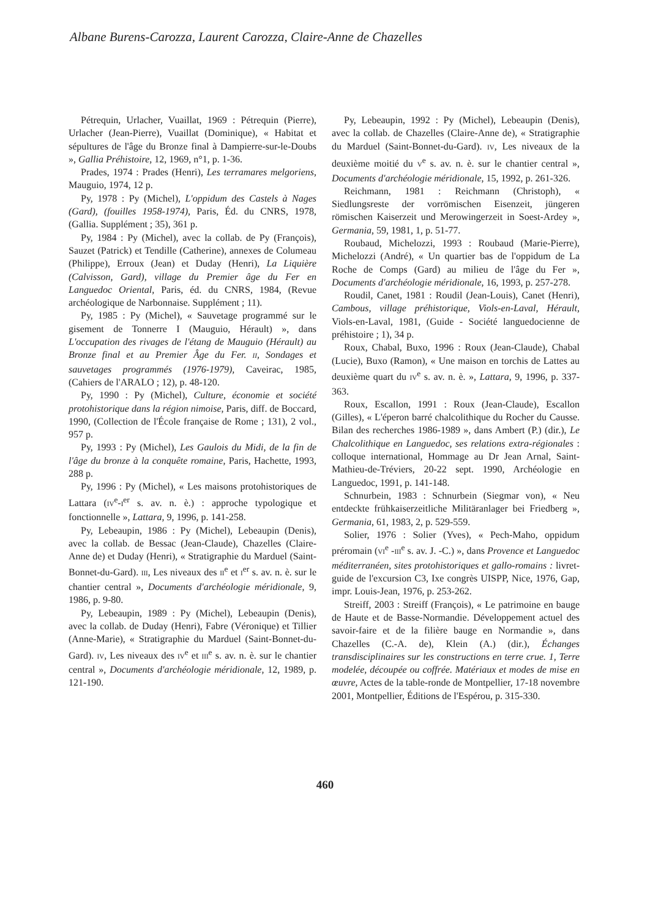Albane Burens-Carozza, Laurent Carozza, Claire-Anne de Chazelles
Pétrequin, Urlacher, Vuaillat, 1969 : Pétrequin (Pierre), Urlacher (Jean-Pierre), Vuaillat (Dominique), « Habitat et sépultures de l'âge du Bronze final à Dampierre-sur-le-Doubs », Gallia Préhistoire, 12, 1969, n°1, p. 1-36.
Prades, 1974 : Prades (Henri), Les terramares melgoriens, Mauguio, 1974, 12 p.
Py, 1978 : Py (Michel), L'oppidum des Castels à Nages (Gard), (fouilles 1958-1974), Paris, Éd. du CNRS, 1978, (Gallia. Supplément ; 35), 361 p.
Py, 1984 : Py (Michel), avec la collab. de Py (François), Sauzet (Patrick) et Tendille (Catherine), annexes de Columeau (Philippe), Erroux (Jean) et Duday (Henri), La Liquière (Calvisson, Gard), village du Premier âge du Fer en Languedoc Oriental, Paris, éd. du CNRS, 1984, (Revue archéologique de Narbonnaise. Supplément ; 11).
Py, 1985 : Py (Michel), « Sauvetage programmé sur le gisement de Tonnerre I (Mauguio, Hérault) », dans L'occupation des rivages de l'étang de Mauguio (Hérault) au Bronze final et au Premier Âge du Fer. II, Sondages et sauvetages programmés (1976-1979), Caveirac, 1985, (Cahiers de l'ARALO ; 12), p. 48-120.
Py, 1990 : Py (Michel), Culture, économie et société protohistorique dans la région nimoise, Paris, diff. de Boccard, 1990, (Collection de l'École française de Rome ; 131), 2 vol., 957 p.
Py, 1993 : Py (Michel), Les Gaulois du Midi, de la fin de l'âge du bronze à la conquête romaine, Paris, Hachette, 1993, 288 p.
Py, 1996 : Py (Michel), « Les maisons protohistoriques de Lattara (IV<sup>e</sup>-I<sup>er</sup> s. av. n. è.) : approche typologique et fonctionnelle », Lattara, 9, 1996, p. 141-258.
Py, Lebeaupin, 1986 : Py (Michel), Lebeaupin (Denis), avec la collab. de Bessac (Jean-Claude), Chazelles (Claire-Anne de) et Duday (Henri), « Stratigraphie du Marduel (Saint-Bonnet-du-Gard). III, Les niveaux des II<sup>e</sup> et I<sup>er</sup> s. av. n. è. sur le chantier central », Documents d'archéologie méridionale, 9, 1986, p. 9-80.
Py, Lebeaupin, 1989 : Py (Michel), Lebeaupin (Denis), avec la collab. de Duday (Henri), Fabre (Véronique) et Tillier (Anne-Marie), « Stratigraphie du Marduel (Saint-Bonnet-du-Gard). IV, Les niveaux des IV<sup>e</sup> et III<sup>e</sup> s. av. n. è. sur le chantier central », Documents d'archéologie méridionale, 12, 1989, p. 121-190.
Py, Lebeaupin, 1992 : Py (Michel), Lebeaupin (Denis), avec la collab. de Chazelles (Claire-Anne de), « Stratigraphie du Marduel (Saint-Bonnet-du-Gard). IV, Les niveaux de la deuxième moitié du V<sup>e</sup> s. av. n. è. sur le chantier central », Documents d'archéologie méridionale, 15, 1992, p. 261-326.
Reichmann, 1981 : Reichmann (Christoph), « Siedlungsreste der vorrömischen Eisenzeit, jüngeren römischen Kaiserzeit und Merowingerzeit in Soest-Ardey », Germania, 59, 1981, 1, p. 51-77.
Roubaud, Michelozzi, 1993 : Roubaud (Marie-Pierre), Michelozzi (André), « Un quartier bas de l'oppidum de La Roche de Comps (Gard) au milieu de l'âge du Fer », Documents d'archéologie méridionale, 16, 1993, p. 257-278.
Roudil, Canet, 1981 : Roudil (Jean-Louis), Canet (Henri), Cambous, village préhistorique, Viols-en-Laval, Hérault, Viols-en-Laval, 1981, (Guide - Société languedocienne de préhistoire ; 1), 34 p.
Roux, Chabal, Buxo, 1996 : Roux (Jean-Claude), Chabal (Lucie), Buxo (Ramon), « Une maison en torchis de Lattes au deuxième quart du IV<sup>e</sup> s. av. n. è. », Lattara, 9, 1996, p. 337-363.
Roux, Escallon, 1991 : Roux (Jean-Claude), Escallon (Gilles), « L'éperon barré chalcolithique du Rocher du Causse. Bilan des recherches 1986-1989 », dans Ambert (P.) (dir.), Le Chalcolithique en Languedoc, ses relations extra-régionales : colloque international, Hommage au Dr Jean Arnal, Saint-Mathieu-de-Tréviers, 20-22 sept. 1990, Archéologie en Languedoc, 1991, p. 141-148.
Schnurbein, 1983 : Schnurbein (Siegmar von), « Neu entdeckte frühkaiserzeitliche Militäranlager bei Friedberg », Germania, 61, 1983, 2, p. 529-559.
Solier, 1976 : Solier (Yves), « Pech-Maho, oppidum préromain (VI<sup>e</sup> -III<sup>e</sup> s. av. J. -C.) », dans Provence et Languedoc méditerranéen, sites protohistoriques et gallo-romains : livret-guide de l'excursion C3, Ixe congrès UISPP, Nice, 1976, Gap, impr. Louis-Jean, 1976, p. 253-262.
Streiff, 2003 : Streiff (François), « Le patrimoine en bauge de Haute et de Basse-Normandie. Développement actuel des savoir-faire et de la filière bauge en Normandie », dans Chazelles (C.-A. de), Klein (A.) (dir.), Échanges transdisciplinaires sur les constructions en terre crue. 1, Terre modelée, découpée ou coffrée. Matériaux et modes de mise en œuvre, Actes de la table-ronde de Montpellier, 17-18 novembre 2001, Montpellier, Éditions de l'Espérou, p. 315-330.
460